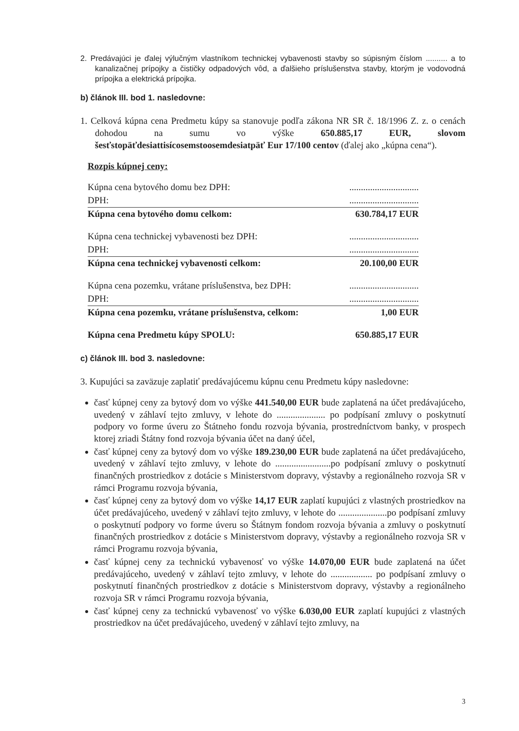2. Predávajúci je ďalej výlučným vlastníkom technickej vybavenosti stavby so súpisným číslom .......... a to kanalizačnej prípojky a čističky odpadových vôd, a ďalšieho príslušenstva stavby, ktorým je vodovodná prípojka a elektrická prípojka.
b) článok III. bod 1. nasledovne:
1. Celková kúpna cena Predmetu kúpy sa stanovuje podľa zákona NR SR č. 18/1996 Z. z. o cenách dohodou na sumu vo výške 650.885,17 EUR, slovom šesťstopäťdesiattisícosemstoosemdesiatpäť Eur 17/100 centov (ďalej ako „kúpna cena“).
Rozpis kúpnej ceny:
| Kúpna cena bytového domu bez DPH: | .............................. |
| DPH: | .............................. |
| Kúpna cena bytového domu celkom: | 630.784,17 EUR |
| Kúpna cena technickej vybavenosti bez DPH: | .............................. |
| DPH: | .............................. |
| Kúpna cena technickej vybavenosti celkom: | 20.100,00 EUR |
| Kúpna cena pozemku, vrátane príslušenstva, bez DPH: | .............................. |
| DPH: | .............................. |
| Kúpna cena pozemku, vrátane príslušenstva, celkom: | 1,00 EUR |
| Kúpna cena Predmetu kúpy SPOLU: | 650.885,17 EUR |
c) článok III. bod 3. nasledovne:
3. Kupujúci sa zaväzuje zaplatiť predávajúcemu kúpnu cenu Predmetu kúpy nasledovne:
časť kúpnej ceny za bytový dom vo výške 441.540,00 EUR bude zaplatená na účet predávajúceho, uvedený v záhlaví tejto zmluvy, v lehote do ..................... po podpísaní zmluvy o poskytnutí podpory vo forme úveru zo Štátneho fondu rozvoja bývania, prostredníctvom banky, v prospech ktorej zriadi Štátny fond rozvoja bývania účet na daný účel,
časť kúpnej ceny za bytový dom vo výške 189.230,00 EUR bude zaplatená na účet predávajúceho, uvedený v záhlaví tejto zmluvy, v lehote do ........................po podpísaní zmluvy o poskytnutí finančných prostriedkov z dotácie s Ministerstvom dopravy, výstavby a regionálneho rozvoja SR v rámci Programu rozvoja bývania,
časť kúpnej ceny za bytový dom vo výške 14,17 EUR zaplatí kupujúci z vlastných prostriedkov na účet predávajúceho, uvedený v záhlaví tejto zmluvy, v lehote do .....................po podpísaní zmluvy o poskytnutí podpory vo forme úveru so Štátnym fondom rozvoja bývania a zmluvy o poskytnutí finančných prostriedkov z dotácie s Ministerstvom dopravy, výstavby a regionálneho rozvoja SR v rámci Programu rozvoja bývania,
časť kúpnej ceny za technickú vybavenosť vo výške 14.070,00 EUR bude zaplatená na účet predávajúceho, uvedený v záhlaví tejto zmluvy, v lehote do .................. po podpísaní zmluvy o poskytnutí finančných prostriedkov z dotácie s Ministerstvom dopravy, výstavby a regionálneho rozvoja SR v rámci Programu rozvoja bývania,
časť kúpnej ceny za technickú vybavenosť vo výške 6.030,00 EUR zaplatí kupujúci z vlastných prostriedkov na účet predávajúceho, uvedený v záhlaví tejto zmluvy, na
3